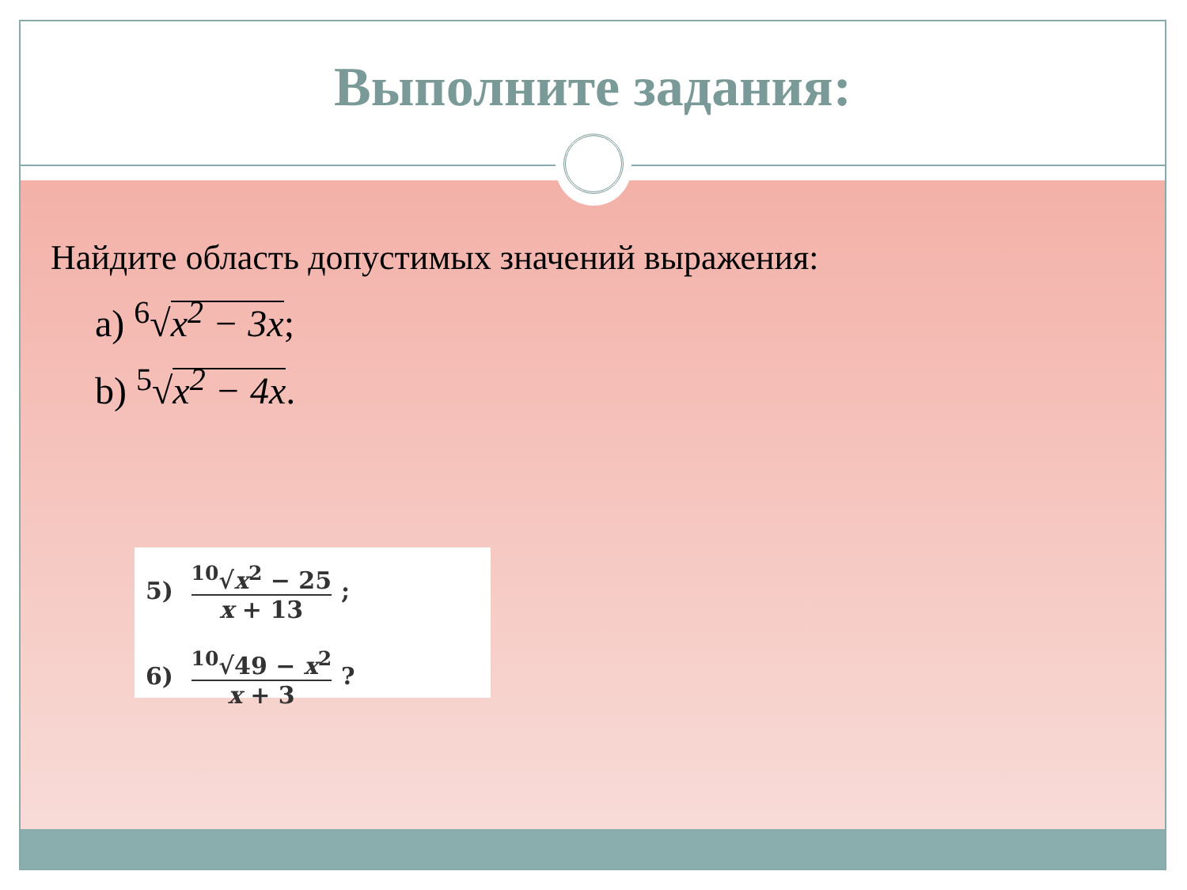Выполните задания:
Найдите область допустимых значений выражения:
a) <sup>6</sup>√x<sup>2</sup> − 3x;
b) <sup>5</sup>√x<sup>2</sup> − 4x.
5) <sup>10</sup>√x<sup>2</sup> − 25 x + 13;
6) <sup>10</sup>√49 − x<sup>2</sup> x + 3?